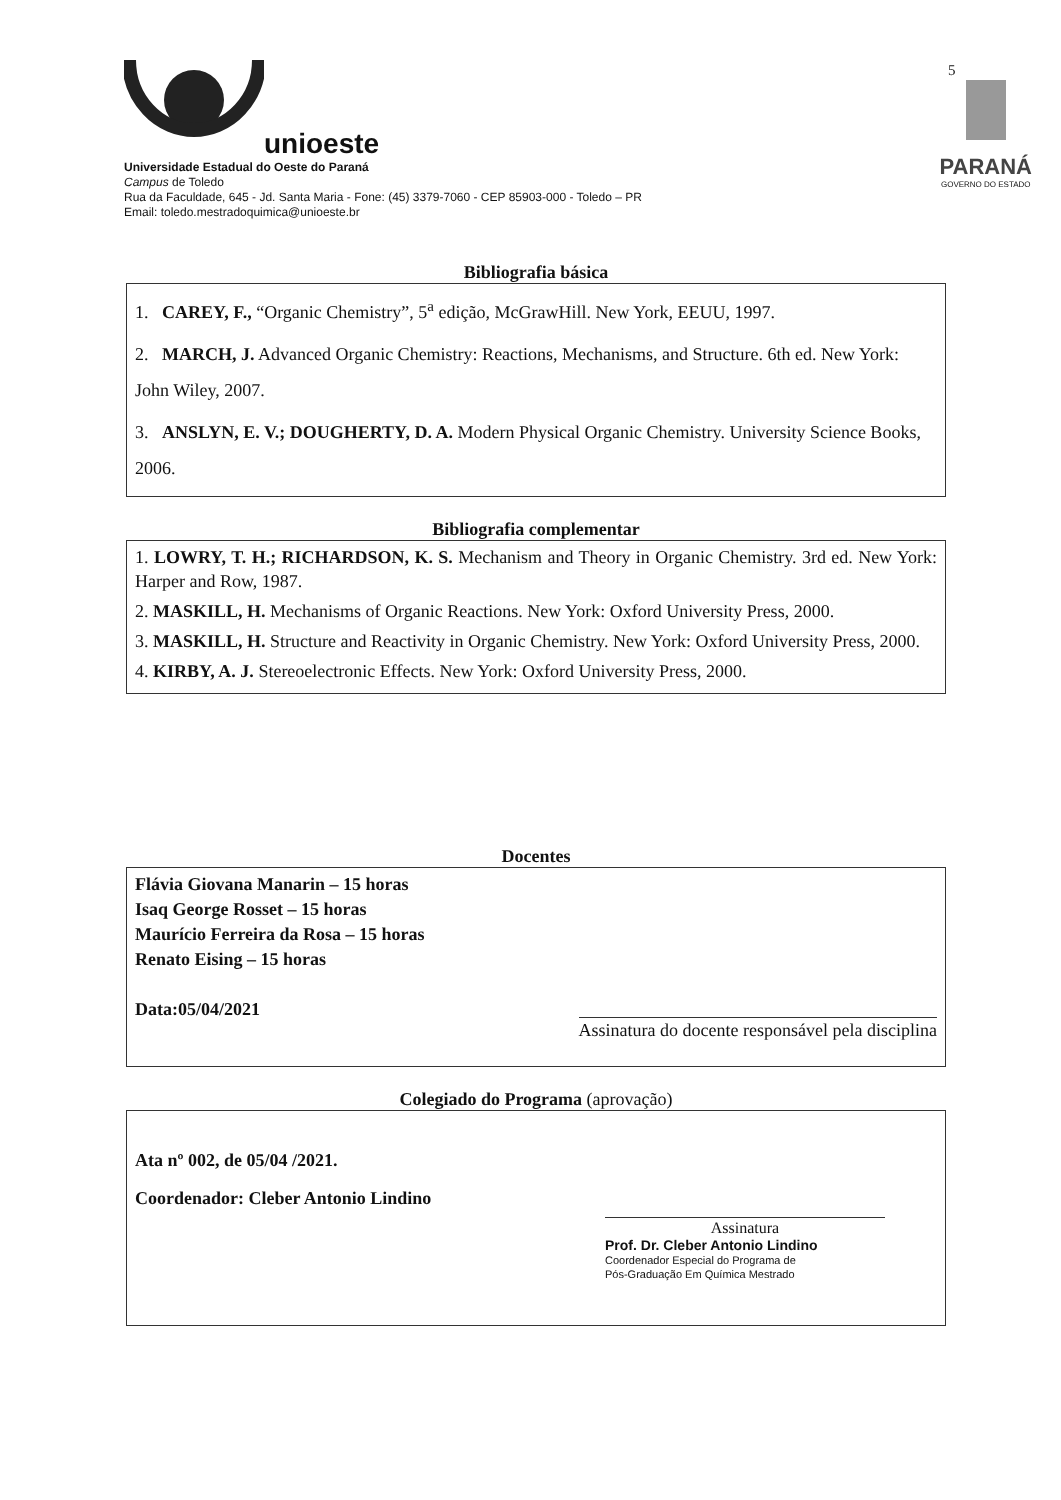5
unioeste
Universidade Estadual do Oeste do Paraná
Campus de Toledo
Rua da Faculdade, 645 - Jd. Santa Maria - Fone: (45) 3379-7060 - CEP 85903-000 - Toledo – PR
Email: toledo.mestradoquimica@unioeste.br
PARANÁ
GOVERNO DO ESTADO
Bibliografia básica
1. CAREY, F., “Organic Chemistry”, 5<sup>a</sup> edição, McGrawHill. New York, EEUU, 1997.
2. MARCH, J. Advanced Organic Chemistry: Reactions, Mechanisms, and Structure. 6th ed. New York: John Wiley, 2007.
3. ANSLYN, E. V.; DOUGHERTY, D. A. Modern Physical Organic Chemistry. University Science Books, 2006.
Bibliografia complementar
1. LOWRY, T. H.; RICHARDSON, K. S. Mechanism and Theory in Organic Chemistry. 3rd ed. New York: Harper and Row, 1987.
2. MASKILL, H. Mechanisms of Organic Reactions. New York: Oxford University Press, 2000.
3. MASKILL, H. Structure and Reactivity in Organic Chemistry. New York: Oxford University Press, 2000.
4. KIRBY, A. J. Stereoelectronic Effects. New York: Oxford University Press, 2000.
Docentes
Flávia Giovana Manarin – 15 horas
Isaq George Rosset – 15 horas
Maurício Ferreira da Rosa – 15 horas
Renato Eising – 15 horas
Data:05/04/2021 Assinatura do docente responsável pela disciplina
Colegiado do Programa (aprovação)
Ata nº 002, de 05/04 /2021.
Coordenador: Cleber Antonio Lindino
Assinatura
Prof. Dr. Cleber Antonio Lindino
Coordenador Especial do Programa de
Pós-Graduação Em Química Mestrado